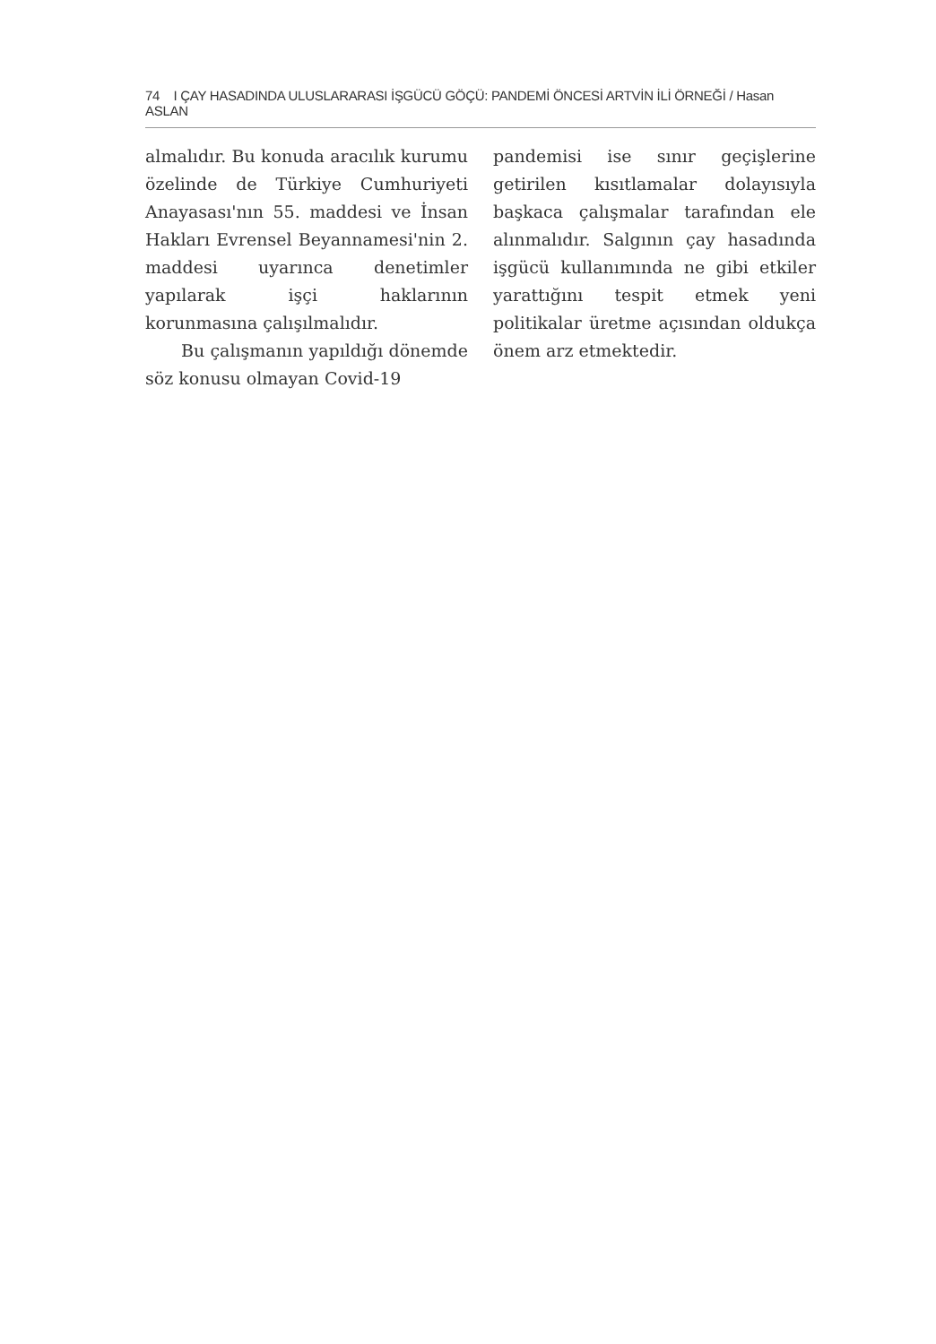74 I ÇAY HASADINDA ULUSLARARASI İŞGÜCÜ GÖÇÜ: PANDEMİ ÖNCESİ ARTVİN İLİ ÖRNEĞİ / Hasan ASLAN
almalıdır. Bu konuda aracılık kurumu özelinde de Türkiye Cumhuriyeti Anayasası'nın 55. maddesi ve İnsan Hakları Evrensel Beyannamesi'nin 2. maddesi uyarınca denetimler yapılarak işçi haklarının korunmasına çalışılmalıdır.
Bu çalışmanın yapıldığı dönemde söz konusu olmayan Covid-19
pandemisi ise sınır geçişlerine getirilen kısıtlamalar dolayısıyla başkaca çalışmalar tarafından ele alınmalıdır. Salgının çay hasadında işgücü kullanımında ne gibi etkiler yarattığını tespit etmek yeni politikalar üretme açısından oldukça önem arz etmektedir.